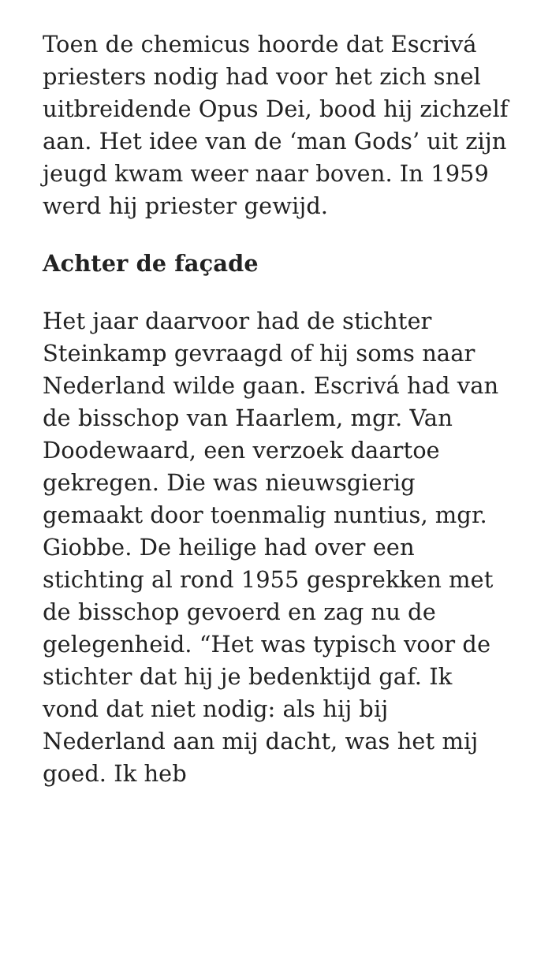Toen de chemicus hoorde dat Escrivá priesters nodig had voor het zich snel uitbreidende Opus Dei, bood hij zichzelf aan. Het idee van de ‘man Gods’ uit zijn jeugd kwam weer naar boven. In 1959 werd hij priester gewijd.
Achter de façade
Het jaar daarvoor had de stichter Steinkamp gevraagd of hij soms naar Nederland wilde gaan. Escrivá had van de bisschop van Haarlem, mgr. Van Doodewaard, een verzoek daartoe gekregen. Die was nieuwsgierig gemaakt door toenmalig nuntius, mgr. Giobbe. De heilige had over een stichting al rond 1955 gesprekken met de bisschop gevoerd en zag nu de gelegenheid. “Het was typisch voor de stichter dat hij je bedenktijd gaf. Ik vond dat niet nodig: als hij bij Nederland aan mij dacht, was het mij goed. Ik heb